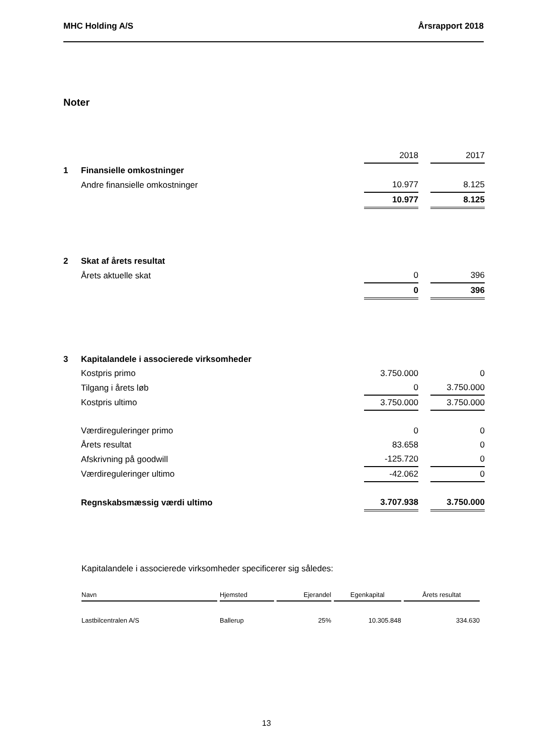MHC Holding A/S Årsrapport 2018
Noter
| | | 2018 | | 2017 |
| 1 | Finansielle omkostninger | | | |
| | Andre finansielle omkostninger | 10.977 | | 8.125 |
| | | 10.977 | | 8.125 |
| 2 | Skat af årets resultat | | | |
| | Årets aktuelle skat | 0 | | 396 |
| | | 0 | | 396 |
| 3 | Kapitalandele i associerede virksomheder | | | |
| | Kostpris primo | 3.750.000 | | 0 |
| | Tilgang i årets løb | 0 | | 3.750.000 |
| | Kostpris ultimo | 3.750.000 | | 3.750.000 |
| | Værdireguleringer primo | 0 | | 0 |
| | Årets resultat | 83.658 | | 0 |
| | Afskrivning på goodwill | -125.720 | | 0 |
| | Værdireguleringer ultimo | -42.062 | | 0 |
| | Regnskabsmæssig værdi ultimo | 3.707.938 | | 3.750.000 |
Kapitalandele i associerede virksomheder specificerer sig således:
| Navn | Hjemsted | Ejerandel | Egenkapital | Årets resultat |
| --- | --- | --- | --- | --- |
| Lastbilcentralen A/S | Ballerup | 25% | 10.305.848 | 334.630 |
13